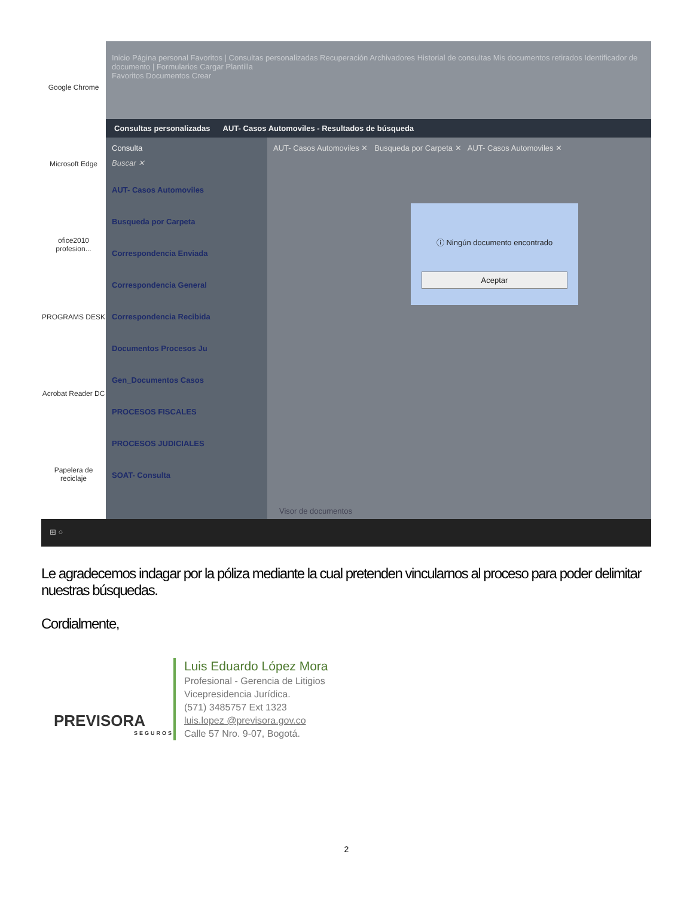Google Chrome
Microsoft Edge
ofice2010 profesion...
PROGRAMS DESK
Acrobat Reader DC
Papelera de reciclaje
Inicio Página personal Favoritos | Consultas personalizadas Recuperación Archivadores Historial de consultas Mis documentos retirados Identificador de documento | Formularios Cargar Plantilla
Favoritos Documentos Crear
Consultas personalizadas AUT- Casos Automoviles - Resultados de búsqueda
Consulta
Buscar ✕
AUT- Casos Automoviles
Busqueda por Carpeta
Correspondencia Enviada
Correspondencia General
Correspondencia Recibida
Documentos Procesos Ju
Gen_Documentos Casos
PROCESOS FISCALES
PROCESOS JUDICIALES
SOAT- Consulta
AUT- Casos Automoviles ✕ Busqueda por Carpeta ✕ AUT- Casos Automoviles ✕
ⓘ Ningún documento encontrado
Aceptar
Visor de documentos
⊞ ○
Le agradecemos indagar por la póliza mediante la cual pretenden vincularnos al proceso para poder delimitar nuestras búsquedas.
Cordialmente,
PREVISORA
SEGUROS
Luis Eduardo López Mora
Profesional - Gerencia de Litigios
Vicepresidencia Jurídica.
(571) 3485757 Ext 1323
luis.lopez @previsora.gov.co
Calle 57 Nro. 9-07, Bogotá.
2